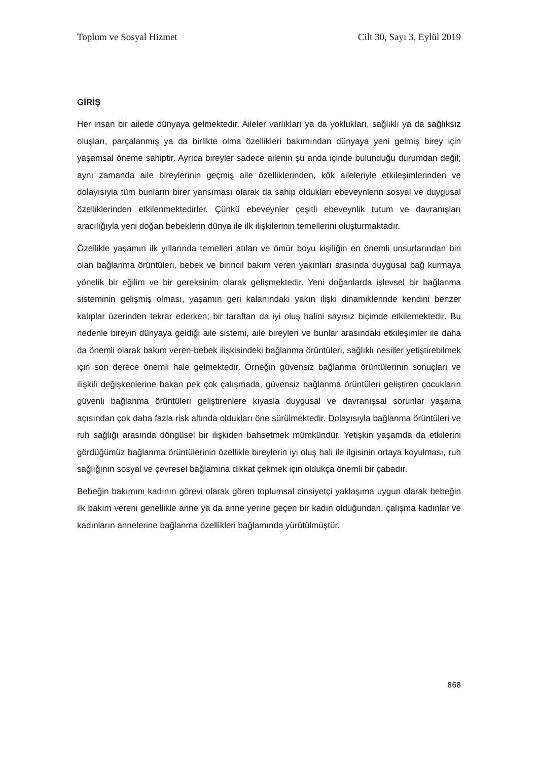Toplum ve Sosyal Hizmet Cilt 30, Sayı 3, Eylül 2019
GİRİŞ
Her insan bir ailede dünyaya gelmektedir. Aileler varlıkları ya da yoklukları, sağlıklı ya da sağlıksız oluşları, parçalanmış ya da birlikte olma özellikleri bakımından dünyaya yeni gelmiş birey için yaşamsal öneme sahiptir. Ayrıca bireyler sadece ailenin şu anda içinde bulunduğu durumdan değil; aynı zamanda aile bireylerinin geçmiş aile özelliklerinden, kök aileleriyle etkileşimlerinden ve dolayısıyla tüm bunların birer yansıması olarak da sahip oldukları ebeveynlerin sosyal ve duygusal özelliklerinden etkilenmektedirler. Çünkü ebeveynler çeşitli ebeveynlik tutum ve davranışları aracılığıyla yeni doğan bebeklerin dünya ile ilk ilişkilerinin temellerini oluşturmaktadır.
Özellikle yaşamın ilk yıllarında temelleri atılan ve ömür boyu kişiliğin en önemli unsurlarından biri olan bağlanma örüntüleri, bebek ve birincil bakım veren yakınları arasında duygusal bağ kurmaya yönelik bir eğilim ve bir gereksinim olarak gelişmektedir. Yeni doğanlarda işlevsel bir bağlanma sisteminin gelişmiş olması, yaşamın geri kalanındaki yakın ilişki dinamiklerinde kendini benzer kalıplar üzerinden tekrar ederken; bir taraftan da iyi oluş halini sayısız biçimde etkilemektedir. Bu nedenle bireyin dünyaya geldiği aile sistemi, aile bireyleri ve bunlar arasındaki etkileşimler ile daha da önemli olarak bakım veren-bebek ilişkisindeki bağlanma örüntüleri, sağlıklı nesiller yetiştirebilmek için son derece önemli hale gelmektedir. Örneğin güvensiz bağlanma örüntülerinin sonuçları ve ilişkili değişkenlerine bakan pek çok çalışmada, güvensiz bağlanma örüntüleri geliştiren çocukların güvenli bağlanma örüntüleri geliştirenlere kıyasla duygusal ve davranışsal sorunlar yaşama açısından çok daha fazla risk altında oldukları öne sürülmektedir. Dolayısıyla bağlanma örüntüleri ve ruh sağlığı arasında döngüsel bir ilişkiden bahsetmek mümkündür. Yetişkin yaşamda da etkilerini gördüğümüz bağlanma örüntülerinin özellikle bireylerin iyi oluş hali ile ilgisinin ortaya koyulması, ruh sağlığının sosyal ve çevresel bağlamına dikkat çekmek için oldukça önemli bir çabadır.
Bebeğin bakımını kadının görevi olarak gören toplumsal cinsiyetçi yaklaşıma uygun olarak bebeğin ilk bakım vereni genellikle anne ya da anne yerine geçen bir kadın olduğundan, çalışma kadınlar ve kadınların annelerine bağlanma özellikleri bağlamında yürütülmüştür.
868